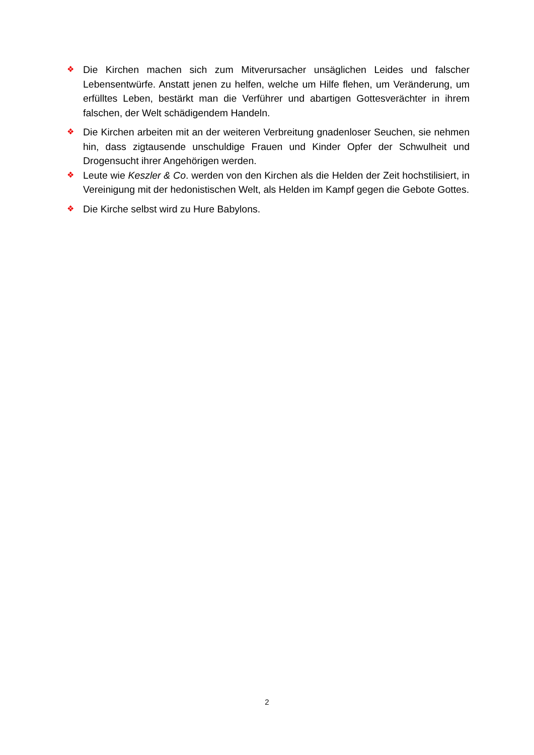❖ Die Kirchen machen sich zum Mitverursacher unsäglichen Leides und falscher Lebensentwürfe. Anstatt jenen zu helfen, welche um Hilfe flehen, um Veränderung, um erfülltes Leben, bestärkt man die Verführer und abartigen Gottesverächter in ihrem falschen, der Welt schädigendem Handeln.
❖ Die Kirchen arbeiten mit an der weiteren Verbreitung gnadenloser Seuchen, sie nehmen hin, dass zigtausende unschuldige Frauen und Kinder Opfer der Schwulheit und Drogensucht ihrer Angehörigen werden.
❖ Leute wie Keszler & Co. werden von den Kirchen als die Helden der Zeit hochstilisiert, in Vereinigung mit der hedonistischen Welt, als Helden im Kampf gegen die Gebote Gottes.
❖ Die Kirche selbst wird zu Hure Babylons.
2